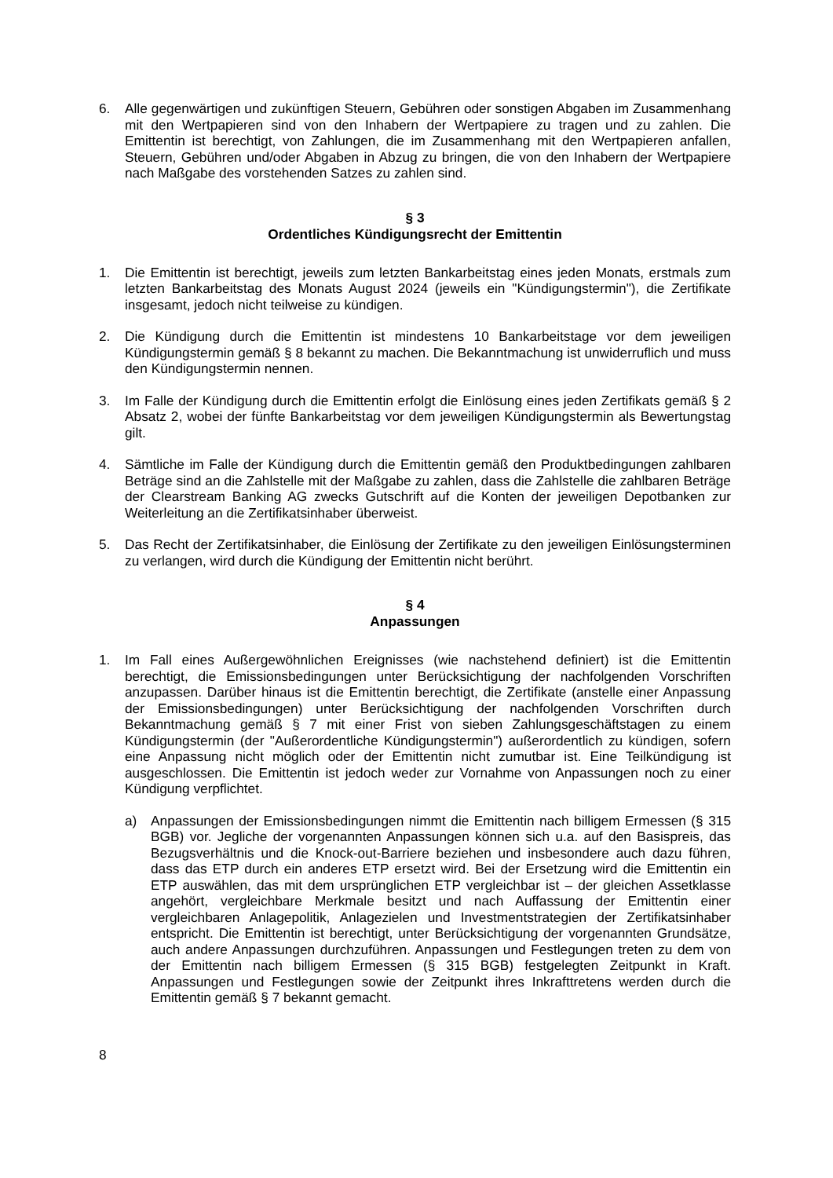6. Alle gegenwärtigen und zukünftigen Steuern, Gebühren oder sonstigen Abgaben im Zusammenhang mit den Wertpapieren sind von den Inhabern der Wertpapiere zu tragen und zu zahlen. Die Emittentin ist berechtigt, von Zahlungen, die im Zusammenhang mit den Wert­papieren anfallen, Steuern, Gebühren und/oder Abgaben in Abzug zu bringen, die von den Inhabern der Wertpapiere nach Maßgabe des vorstehenden Satzes zu zahlen sind.
§ 3
Ordentliches Kündigungsrecht der Emittentin
1. Die Emittentin ist berechtigt, jeweils zum letzten Bankarbeitstag eines jeden Monats, erstmals zum letzten Bankarbeitstag des Monats August 2024 (jeweils ein "Kündigungstermin"), die Zertifikate insgesamt, jedoch nicht teilweise zu kündigen.
2. Die Kündigung durch die Emittentin ist mindestens 10 Bankarbeitstage vor dem jeweiligen Kündigungstermin gemäß § 8 bekannt zu machen. Die Bekanntmachung ist unwiderruflich und muss den Kündigungstermin nennen.
3. Im Falle der Kündigung durch die Emittentin erfolgt die Einlösung eines jeden Zertifikats gemäß § 2 Absatz 2, wobei der fünfte Bankarbeitstag vor dem jeweiligen Kündigungstermin als Bewertungstag gilt.
4. Sämtliche im Falle der Kündigung durch die Emittentin gemäß den Produktbedingungen zahlbaren Beträge sind an die Zahlstelle mit der Maßgabe zu zahlen, dass die Zahlstelle die zahlbaren Beträge der Clearstream Banking AG zwecks Gutschrift auf die Konten der jeweiligen Depotbanken zur Weiterleitung an die Zertifikatsinhaber überweist.
5. Das Recht der Zertifikatsinhaber, die Einlösung der Zertifikate zu den jeweiligen Einlösungsterminen zu verlangen, wird durch die Kündigung der Emittentin nicht berührt.
§ 4
Anpassungen
1. Im Fall eines Außergewöhnlichen Ereignisses (wie nachstehend definiert) ist die Emittentin berechtigt, die Emissionsbedingungen unter Berücksichtigung der nachfolgenden Vorschriften anzupassen. Darüber hinaus ist die Emittentin berechtigt, die Zertifikate (anstelle einer Anpassung der Emissionsbedingungen) unter Berücksichtigung der nachfolgenden Vorschriften durch Bekanntmachung gemäß § 7 mit einer Frist von sieben Zahlungsgeschäftstagen zu einem Kündigungstermin (der "Außerordentliche Kündigungstermin") außerordentlich zu kündigen, sofern eine Anpassung nicht möglich oder der Emittentin nicht zumutbar ist. Eine Teilkündigung ist ausgeschlossen. Die Emittentin ist jedoch weder zur Vornahme von Anpassungen noch zu einer Kündigung verpflichtet.
a) Anpassungen der Emissionsbedingungen nimmt die Emittentin nach billigem Ermessen (§ 315 BGB) vor. Jegliche der vorgenannten Anpassungen können sich u.a. auf den Basispreis, das Bezugsverhältnis und die Knock-out-Barriere beziehen und insbesondere auch dazu führen, dass das ETP durch ein anderes ETP ersetzt wird. Bei der Ersetzung wird die Emittentin ein ETP auswählen, das mit dem ursprünglichen ETP vergleichbar ist – der gleichen Assetklasse angehört, vergleichbare Merkmale besitzt und nach Auffassung der Emittentin einer vergleichbaren Anlagepolitik, Anlagezielen und Investmentstrategien der Zertifikatsinhaber entspricht. Die Emittentin ist berechtigt, unter Berücksichtigung der vorgenannten Grundsätze, auch andere Anpassungen durchzuführen. Anpassungen und Festlegungen treten zu dem von der Emittentin nach billigem Ermessen (§ 315 BGB) festgelegten Zeitpunkt in Kraft. Anpassungen und Festlegungen sowie der Zeitpunkt ihres Inkrafttretens werden durch die Emittentin gemäß § 7 bekannt gemacht.
8